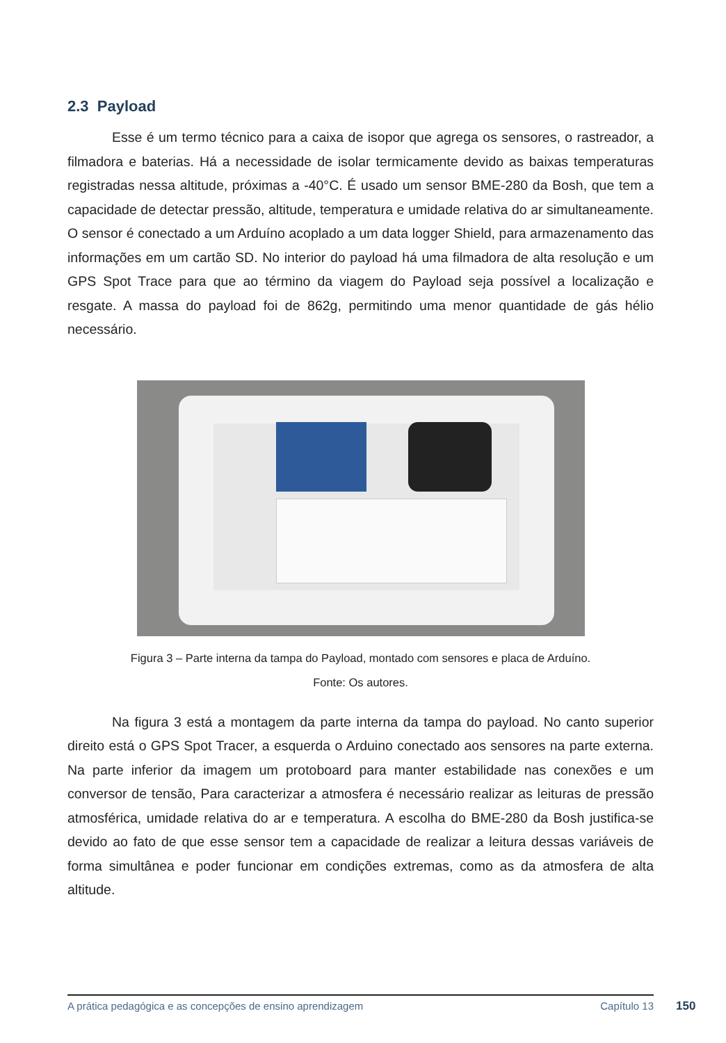2.3 Payload
Esse é um termo técnico para a caixa de isopor que agrega os sensores, o rastreador, a filmadora e baterias. Há a necessidade de isolar termicamente devido as baixas temperaturas registradas nessa altitude, próximas a -40°C. É usado um sensor BME-280 da Bosh, que tem a capacidade de detectar pressão, altitude, temperatura e umidade relativa do ar simultaneamente. O sensor é conectado a um Arduíno acoplado a um data logger Shield, para armazenamento das informações em um cartão SD. No interior do payload há uma filmadora de alta resolução e um GPS Spot Trace para que ao término da viagem do Payload seja possível a localização e resgate. A massa do payload foi de 862g, permitindo uma menor quantidade de gás hélio necessário.
Figura 3 – Parte interna da tampa do Payload, montado com sensores e placa de Arduíno.
Fonte: Os autores.
Na figura 3 está a montagem da parte interna da tampa do payload. No canto superior direito está o GPS Spot Tracer, a esquerda o Arduino conectado aos sensores na parte externa. Na parte inferior da imagem um protoboard para manter estabilidade nas conexões e um conversor de tensão, Para caracterizar a atmosfera é necessário realizar as leituras de pressão atmosférica, umidade relativa do ar e temperatura. A escolha do BME-280 da Bosh justifica-se devido ao fato de que esse sensor tem a capacidade de realizar a leitura dessas variáveis de forma simultânea e poder funcionar em condições extremas, como as da atmosfera de alta altitude.
A prática pedagógica e as concepções de ensino aprendizagem Capítulo 13 150